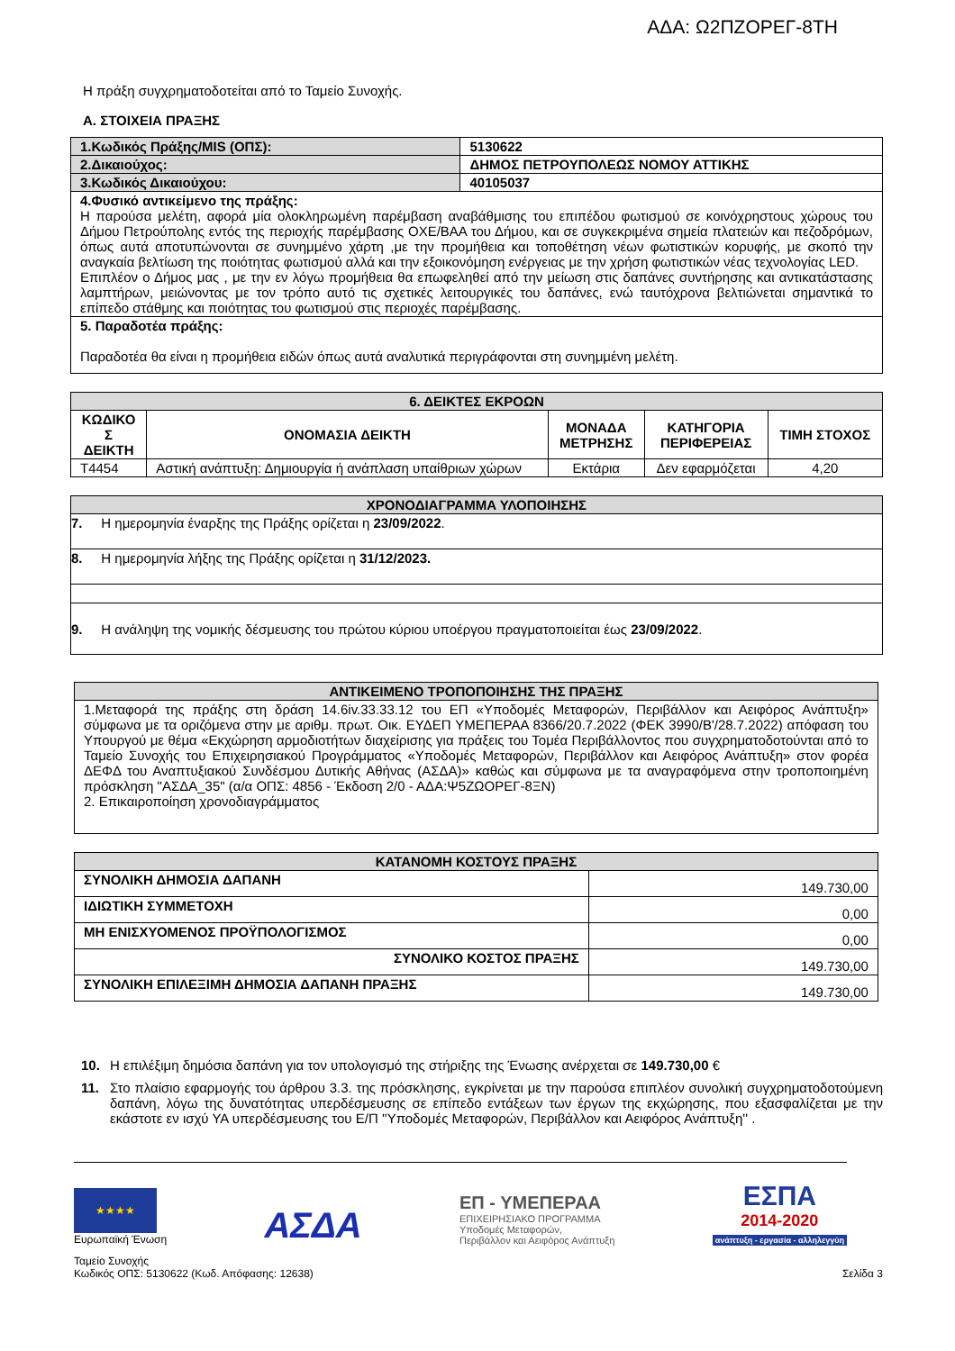ΑΔΑ: Ω2ΠΖΟΡΕΓ-8ΤΗ
Η πράξη συγχρηματοδοτείται από το Ταμείο Συνοχής.
Α. ΣΤΟΙΧΕΙΑ ΠΡΑΞΗΣ
| 1.Κωδικός Πράξης/MIS (ΟΠΣ): | 5130622 |
| 2.Δικαιούχος: | ΔΗΜΟΣ ΠΕΤΡΟΥΠΟΛΕΩΣ ΝΟΜΟΥ ΑΤΤΙΚΗΣ |
| 3.Κωδικός Δικαιούχου: | 40105037 |
| 4.Φυσικό αντικείμενο της πράξης: Η παρούσα μελέτη, αφορά μία ολοκληρωμένη παρέμβαση αναβάθμισης του επιπέδου φωτισμού σε κοινόχρηστους χώρους του Δήμου Πετρούπολης εντός της περιοχής παρέμβασης ΟΧΕ/ΒΑΑ του Δήμου, και σε συγκεκριμένα σημεία πλατειών και πεζοδρόμων, όπως αυτά αποτυπώνονται σε συνημμένο χάρτη ,με την προμήθεια και τοποθέτηση νέων φωτιστικών κορυφής, με σκοπό την αναγκαία βελτίωση της ποιότητας φωτισμού αλλά και την εξοικονόμηση ενέργειας με την χρήση φωτιστικών νέας τεχνολογίας LED. Επιπλέον ο Δήμος μας , με την εν λόγω προμήθεια θα επωφεληθεί από την μείωση στις δαπάνες συντήρησης και αντικατάστασης λαμπτήρων, μειώνοντας με τον τρόπο αυτό τις σχετικές λειτουργικές του δαπάνες, ενώ ταυτόχρονα βελτιώνεται σημαντικά το επίπεδο στάθμης και ποιότητας του φωτισμού στις περιοχές παρέμβασης. | |
| 5. Παραδοτέα πράξης: Παραδοτέα θα είναι η προμήθεια ειδών όπως αυτά αναλυτικά περιγράφονται στη συνημμένη μελέτη. | |
| 6. ΔΕΙΚΤΕΣ ΕΚΡΟΩΝ | | | | |
| ΚΩΔΙΚΟ Σ ΔΕΙΚΤΗ | ΟΝΟΜΑΣΙΑ ΔΕΙΚΤΗ | ΜΟΝΑΔΑ ΜΕΤΡΗΣΗΣ | ΚΑΤΗΓΟΡΙΑ ΠΕΡΙΦΕΡΕΙΑΣ | ΤΙΜΗ ΣΤΟΧΟΣ |
| T4454 | Αστική ανάπτυξη: Δημιουργία ή ανάπλαση υπαίθριων χώρων | Εκτάρια | Δεν εφαρμόζεται | 4,20 |
| ΧΡΟΝΟΔΙΑΓΡΑΜΜΑ ΥΛΟΠΟΙΗΣΗΣ |
| 7. Η ημερομηνία έναρξης της Πράξης ορίζεται η 23/09/2022 . |
| 8. Η ημερομηνία λήξης της Πράξης ορίζεται η 31/12/2023. |
| 9. Η ανάληψη της νομικής δέσμευσης του πρώτου κύριου υποέργου πραγματοποιείται έως 23/09/2022 . |
| ΑΝΤΙΚΕΙΜΕΝΟ ΤΡΟΠΟΠΟΙΗΣΗΣ ΤΗΣ ΠΡΑΞΗΣ |
| 1.Μεταφορά της πράξης στη δράση 14.6iv.33.33.12 του ΕΠ «Υποδομές Μεταφορών, Περιβάλλον και Αειφόρος Ανάπτυξη» σύμφωνα με τα οριζόμενα στην με αριθμ. πρωτ. Οικ. ΕΥΔΕΠ ΥΜΕΠΕΡΑΑ 8366/20.7.2022 (ΦΕΚ 3990/Β'/28.7.2022) απόφαση του Υπουργού με θέμα «Εκχώρηση αρμοδιοτήτων διαχείρισης για πράξεις του Τομέα Περιβάλλοντος που συγχρηματοδοτούνται από το Ταμείο Συνοχής του Επιχειρησιακού Προγράμματος «Υποδομές Μεταφορών, Περιβάλλον και Αειφόρος Ανάπτυξη» στον φορέα ΔΕΦΔ του Αναπτυξιακού Συνδέσμου Δυτικής Αθήνας (ΑΣΔΑ)» καθώς και σύμφωνα με τα αναγραφόμενα στην τροποποιημένη πρόσκληση "ΑΣΔΑ_35" (α/α ΟΠΣ: 4856 - Έκδοση 2/0 - ΑΔΑ:Ψ5ΖΩΟΡΕΓ-8ΞΝ) 2. Επικαιροποίηση χρονοδιαγράμματος |
| ΚΑΤΑΝΟΜΗ ΚΟΣΤΟΥΣ ΠΡΑΞΗΣ | |
| ΣΥΝΟΛΙΚΗ ΔΗΜΟΣΙΑ ΔΑΠΑΝΗ | 149.730,00 |
| ΙΔΙΩΤΙΚΗ ΣΥΜΜΕΤΟΧΗ | 0,00 |
| ΜΗ ΕΝΙΣΧΥΟΜΕΝΟΣ ΠΡΟΫΠΟΛΟΓΙΣΜΟΣ | 0,00 |
| ΣΥΝΟΛΙΚΟ ΚΟΣΤΟΣ ΠΡΑΞΗΣ | 149.730,00 |
| ΣΥΝΟΛΙΚΗ ΕΠΙΛΕΞΙΜΗ ΔΗΜΟΣΙΑ ΔΑΠΑΝΗ ΠΡΑΞΗΣ | 149.730,00 |
10. Η επιλέξιμη δημόσια δαπάνη για τον υπολογισμό της στήριξης της Ένωσης ανέρχεται σε 149.730,00 €
11. Στο πλαίσιο εφαρμογής του άρθρου 3.3. της πρόσκλησης, εγκρίνεται με την παρούσα επιπλέον συνολική συγχρηματοδοτούμενη δαπάνη, λόγω της δυνατότητας υπερδέσμευσης σε επίπεδο εντάξεων των έργων της εκχώρησης, που εξασφαλίζεται με την εκάστοτε εν ισχύ ΥΑ υπερδέσμευσης του Ε/Π ''Υποδομές Μεταφορών, Περιβάλλον και Αειφόρος Ανάπτυξη'' .
★★★★
Ευρωπαϊκή Ένωση
ΑΣΔΑ
ΕΠ - ΥΜΕΠΕΡΑΑ
ΕΠΙΧΕΙΡΗΣΙΑΚΟ ΠΡΟΓΡΑΜΜΑ
Υποδομές Μεταφορών,
Περιβάλλον και Αειφόρος Ανάπτυξη
ΕΣΠΑ
2014-2020
ανάπτυξη - εργασία - αλληλεγγύη
Ταμείο Συνοχής
Κωδικός ΟΠΣ: 5130622 (Κωδ. Απόφασης: 12638)
Σελίδα 3